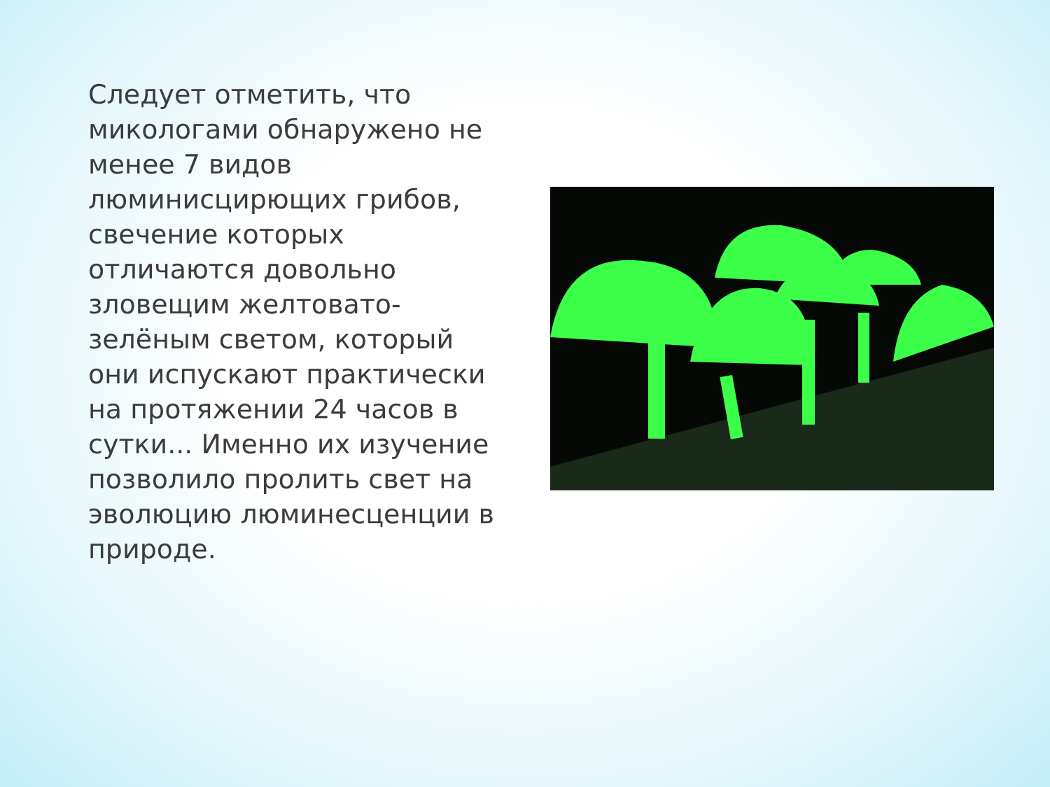Следует отметить, что микологами обнаружено не менее 7 видов люминисцирющих грибов, свечение которых отличаются довольно зловещим желтовато-зелёным светом, который они испускают практически на протяжении 24 часов в сутки... Именно их изучение позволило пролить свет на эволюцию люминесценции в природе.